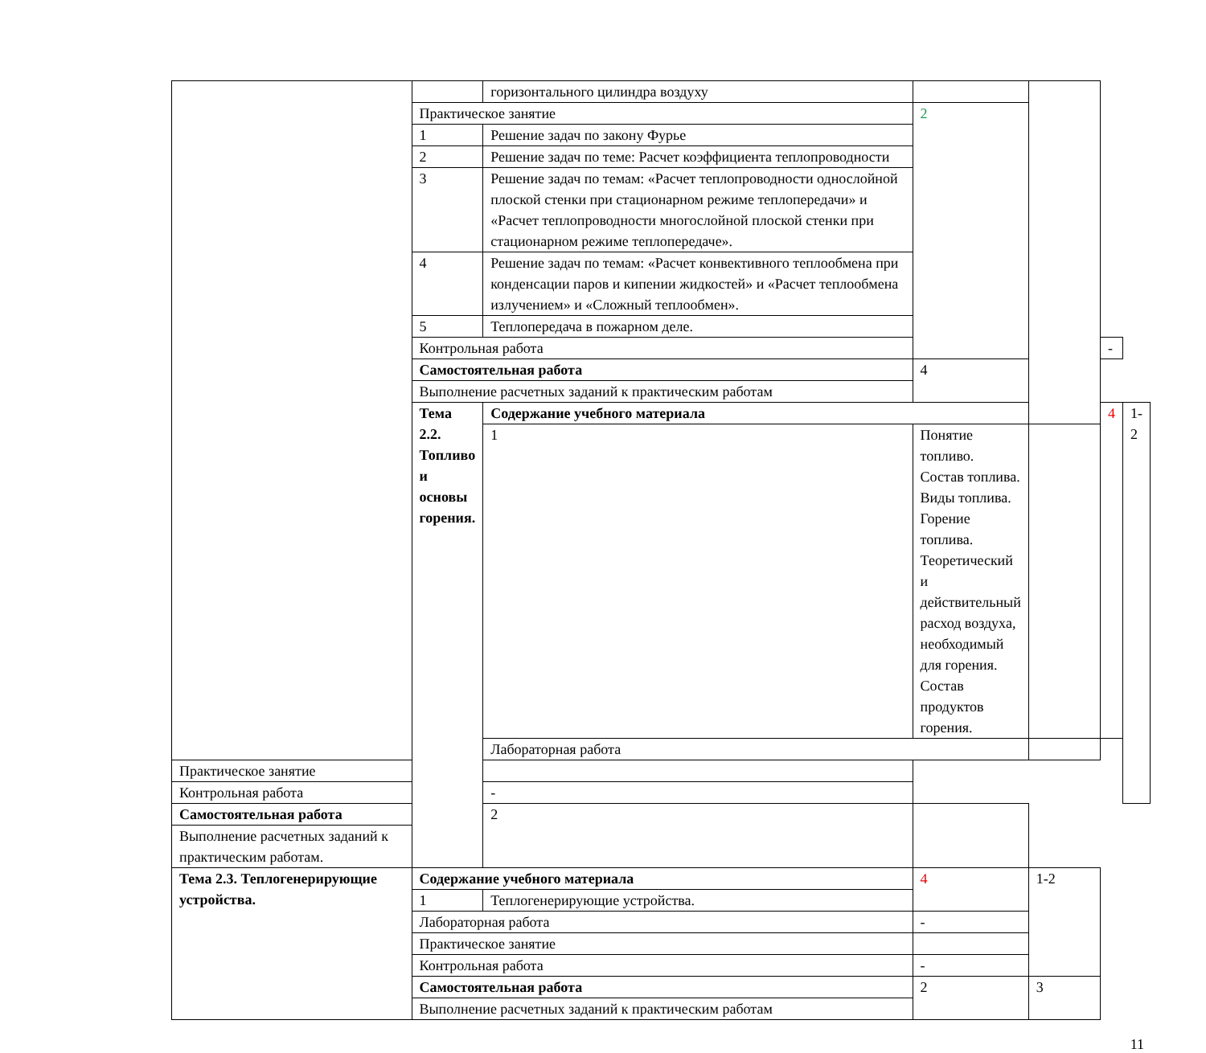| | | горизонтального цилиндра воздуху | | | | |
| | Практическое занятие | | 2 | | | |
| | 1 | Решение задач по закону Фурье | | | | |
| | 2 | Решение задач по теме: Расчет коэффициента теплопроводности | | | | |
| | 3 | Решение задач по темам: «Расчет теплопроводности однослойной плоской стенки при стационарном режиме теплопередачи» и «Расчет теплопроводности многослойной плоской стенки при стационарном режиме теплопередаче». | | | | |
| | 4 | Решение задач по темам: «Расчет конвективного теплообмена при конденсации паров и кипении жидкостей» и «Расчет теплообмена излучением» и «Сложный теплообмен». | | | | |
| | 5 | Теплопередача в пожарном деле. | | | | |
| | Контрольная работа | | | | - | |
| | Самостоятельная работа | | 4 | | | |
| | Выполнение расчетных заданий к практическим работам | | | | | |
| | Тема 2.2. Топливо и основы горения. | Содержание учебного материала | | | 4 | 1-2 |
| | | 1 | Понятие топливо. Состав топлива. Виды топлива. Горение топлива. Теоретический и действительный расход воздуха, необходимый для горения. Состав продуктов горения. | | | |
| | | Лабораторная работа | | | | |
| Практическое занятие | | | | | | |
| Контрольная работа | | - | | | | |
| Самостоятельная работа | | 2 | | | | |
| Выполнение расчетных заданий к практическим работам. | | | | | | |
| Тема 2.3. Теплогенерирующие устройства. | Содержание учебного материала | | 4 | 1-2 | | |
| | 1 | Теплогенерирующие устройства. | | | | |
| | Лабораторная работа | | - | | | |
| | Практическое занятие | | | | | |
| | Контрольная работа | | - | | | |
| | Самостоятельная работа | | 2 | 3 | | |
| | Выполнение расчетных заданий к практическим работам | | | | | |
11